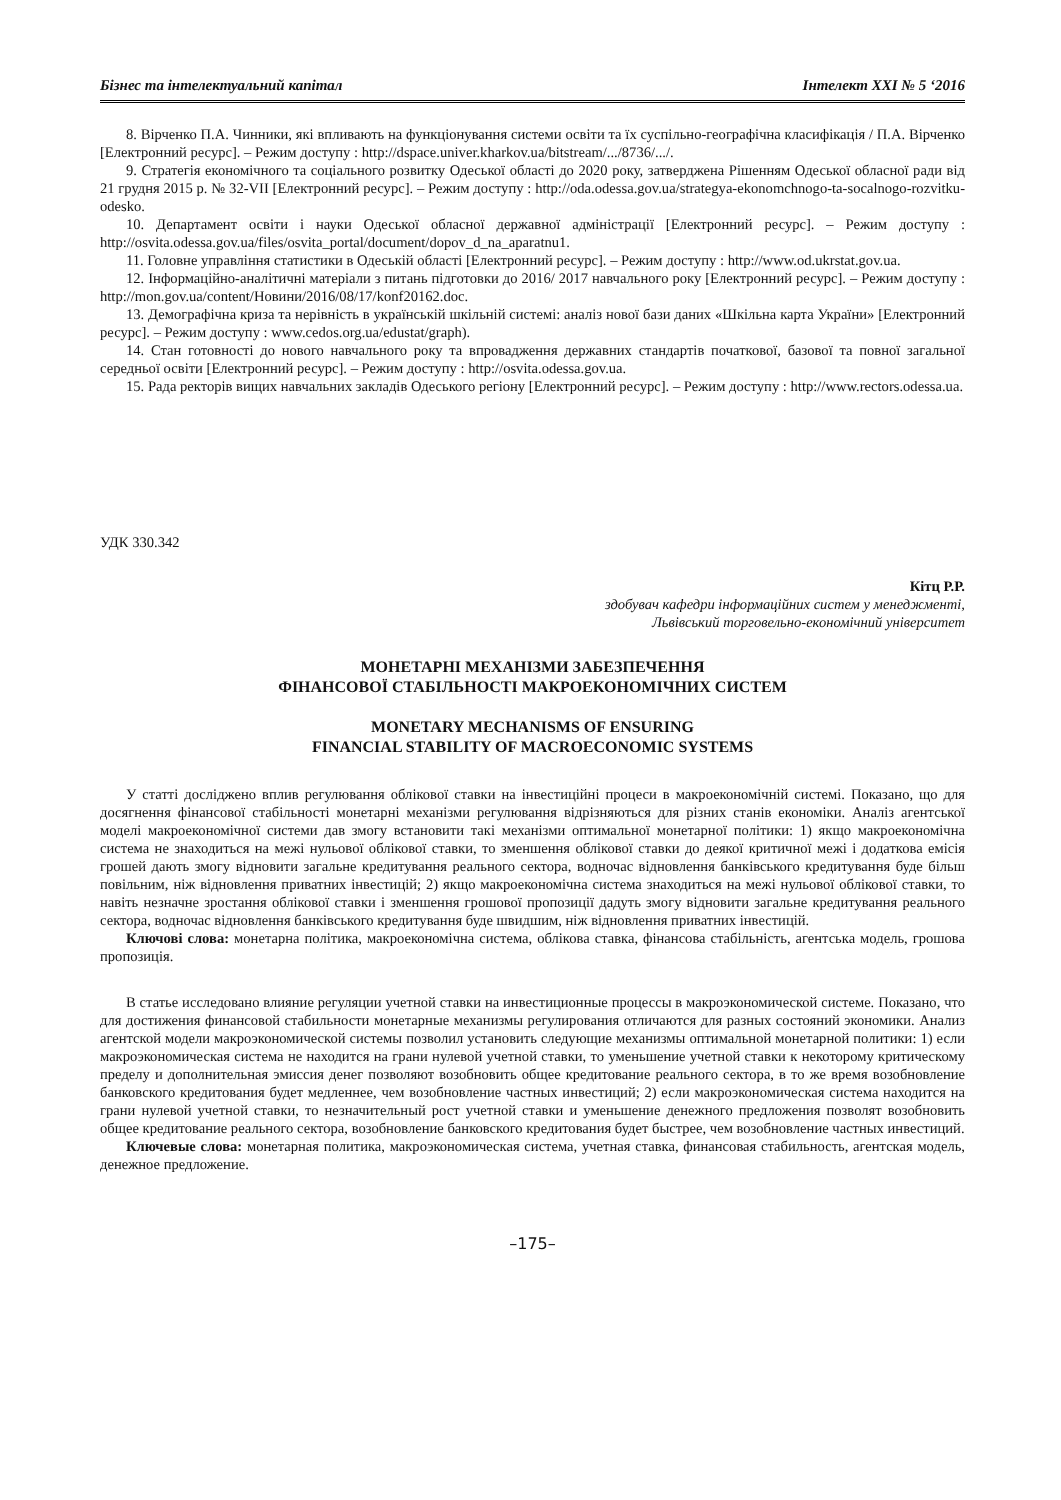Бізнес та інтелектуальний капітал Інтелект ХХІ № 5 ‘2016
8. Вірченко П.А. Чинники, які впливають на функціонування системи освіти та їх суспільно-географічна класифікація / П.А. Вірченко [Електронний ресурс]. – Режим доступу : http://dspace.univer.kharkov.ua/bitstream/.../8736/.../.
9. Стратегія економічного та соціального розвитку Одеської області до 2020 року, затверджена Рішенням Одеської обласної ради від 21 грудня 2015 р. № 32-VII [Електронний ресурс]. – Режим доступу : http://oda.odessa.gov.ua/strategya-ekonomchnogo-ta-socalnogo-rozvitku-odesko.
10. Департамент освіти і науки Одеської обласної державної адміністрації [Електронний ресурс]. – Режим доступу : http://osvita.odessa.gov.ua/files/osvita_portal/document/dopov_d_na_aparatnu1.
11. Головне управління статистики в Одеській області [Електронний ресурс]. – Режим доступу : http://www.od.ukrstat.gov.ua.
12. Інформаційно-аналітичні матеріали з питань підготовки до 2016/ 2017 навчального року [Електронний ресурс]. – Режим доступу : http://mon.gov.ua/content/Новини/2016/08/17/konf20162.doc.
13. Демографічна криза та нерівність в українській шкільній системі: аналіз нової бази даних «Шкільна карта України» [Електронний ресурс]. – Режим доступу : www.cedos.org.ua/edustat/graph).
14. Стан готовності до нового навчального року та впровадження державних стандартів початкової, базової та повної загальної середньої освіти [Електронний ресурс]. – Режим доступу : http://osvita.odessa.gov.ua.
15. Рада ректорів вищих навчальних закладів Одеського регіону [Електронний ресурс]. – Режим доступу : http://www.rectors.odessa.ua.
УДК 330.342
Кітц Р.Р.
здобувач кафедри інформаційних систем у менеджменті,
Львівський торговельно-економічний університет
МОНЕТАРНІ МЕХАНІЗМИ ЗАБЕЗПЕЧЕННЯ
ФІНАНСОВОЇ СТАБІЛЬНОСТІ МАКРОЕКОНОМІЧНИХ СИСТЕМ
MONETARY MECHANISMS OF ENSURING
FINANCIAL STABILITY OF MACROECONOMIC SYSTEMS
У статті досліджено вплив регулювання облікової ставки на інвестиційні процеси в макроекономічній системі. Показано, що для досягнення фінансової стабільності монетарні механізми регулювання відрізняються для різних станів економіки. Аналіз агентської моделі макроекономічної системи дав змогу встановити такі механізми оптимальної монетарної політики: 1) якщо макроекономічна система не знаходиться на межі нульової облікової ставки, то зменшення облікової ставки до деякої критичної межі і додаткова емісія грошей дають змогу відновити загальне кредитування реального сектора, водночас відновлення банківського кредитування буде більш повільним, ніж відновлення приватних інвестицій; 2) якщо макроекономічна система знаходиться на межі нульової облікової ставки, то навіть незначне зростання облікової ставки і зменшення грошової пропозиції дадуть змогу відновити загальне кредитування реального сектора, водночас відновлення банківського кредитування буде швидшим, ніж відновлення приватних інвестицій.
Ключові слова: монетарна політика, макроекономічна система, облікова ставка, фінансова стабільність, агентська модель, грошова пропозиція.
В статье исследовано влияние регуляции учетной ставки на инвестиционные процессы в макроэкономической системе. Показано, что для достижения финансовой стабильности монетарные механизмы регулирования отличаются для разных состояний экономики. Анализ агентской модели макроэкономической системы позволил установить следующие механизмы оптимальной монетарной политики: 1) если макроэкономическая система не находится на грани нулевой учетной ставки, то уменьшение учетной ставки к некоторому критическому пределу и дополнительная эмиссия денег позволяют возобновить общее кредитование реального сектора, в то же время возобновление банковского кредитования будет медленнее, чем возобновление частных инвестиций; 2) если макроэкономическая система находится на грани нулевой учетной ставки, то незначительный рост учетной ставки и уменьшение денежного предложения позволят возобновить общее кредитование реального сектора, возобновление банковского кредитования будет быстрее, чем возобновление частных инвестиций.
Ключевые слова: монетарная политика, макроэкономическая система, учетная ставка, финансовая стабильность, агентская модель, денежное предложение.
–175–